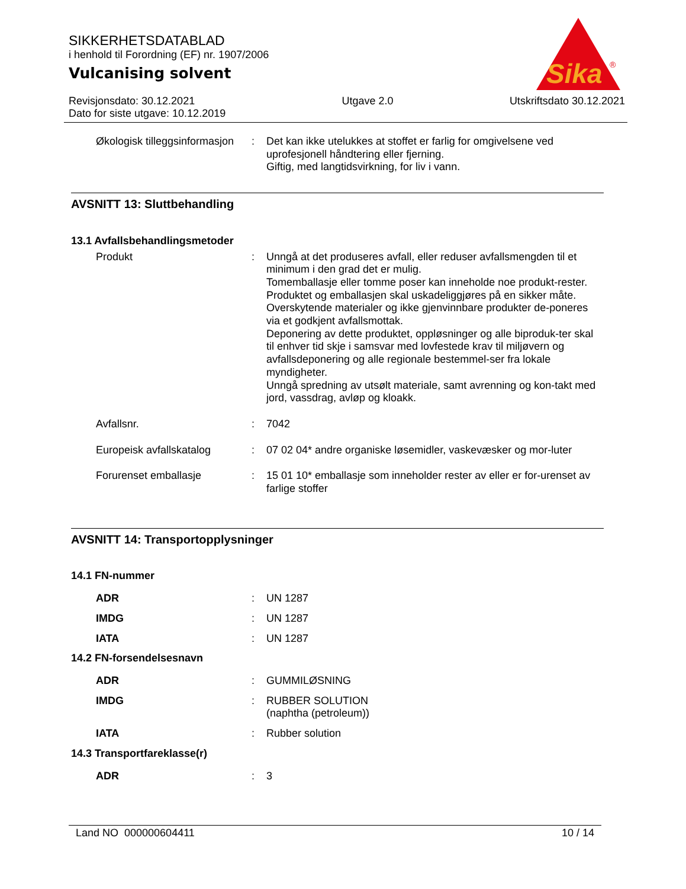Sika
®
SIKKERHETSDATABLAD
i henhold til Forordning (EF) nr. 1907/2006
Vulcanising solvent
Revisjonsdato: 30.12.2021
Dato for siste utgave: 10.12.2019
Utgave 2.0 Utskriftsdato 30.12.2021
Økologisk tilleggsinformasjon
: Det kan ikke utelukkes at stoffet er farlig for omgivelsene ved uprofesjonell håndtering eller fjerning.
Giftig, med langtidsvirkning, for liv i vann.
AVSNITT 13: Sluttbehandling
13.1 Avfallsbehandlingsmetoder
Produkt : Unngå at det produseres avfall, eller reduser avfallsmengden til et minimum i den grad det er mulig.
Tomemballasje eller tomme poser kan inneholde noe produkt-rester.
Produktet og emballasjen skal uskadeliggjøres på en sikker måte.
Overskytende materialer og ikke gjenvinnbare produkter de-poneres via et godkjent avfallsmottak.
Deponering av dette produktet, oppløsninger og alle biproduk-ter skal til enhver tid skje i samsvar med lovfestede krav til miljøvern og avfallsdeponering og alle regionale bestemmel-ser fra lokale myndigheter.
Unngå spredning av utsølt materiale, samt avrenning og kon-takt med jord, vassdrag, avløp og kloakk.
Avfallsnr. : 7042
Europeisk avfallskatalog : 07 02 04* andre organiske løsemidler, vaskevæsker og mor-luter
Forurenset emballasje : 15 01 10* emballasje som inneholder rester av eller er for-urenset av farlige stoffer
AVSNITT 14: Transportopplysninger
14.1 FN-nummer
ADR : UN 1287
IMDG : UN 1287
IATA : UN 1287
14.2 FN-forsendelsesnavn
ADR : GUMMILØSNING
IMDG : RUBBER SOLUTION
(naphtha (petroleum))
IATA : Rubber solution
14.3 Transportfareklasse(r)
ADR : 3
Land NO 000000604411 10 / 14